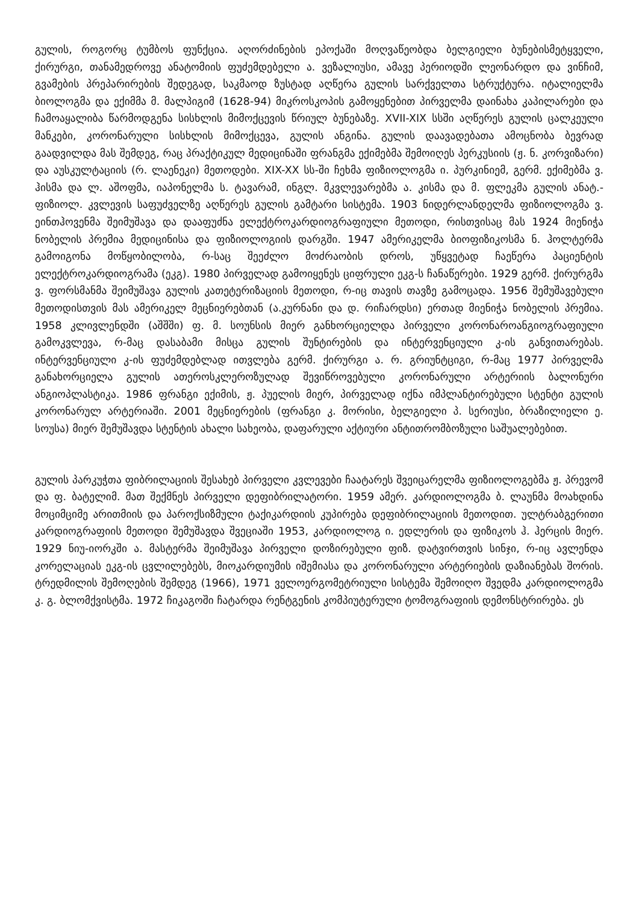გულის, როგორც ტუმბოს ფუნქცია. აღორძინების ეპოქაში მოღვაწეობდა ბელგიელი ბუნებისმეტყველი, ქირურგი, თანამედროვე ანატომიის ფუძემდებელი ა. ვეზალიუსი, ამავე პერიოდში ლეონარდო და ვინჩიმ, გვამების პრეპარირების შედეგად, საკმაოდ ზუსტად აღწერა გულის სარქველთა სტრუქტურა. იტალიელმა ბიოლოგმა და ექიმმა მ. მალპიგიმ (1628-94) მიკროსკოპის გამოყენებით პირველმა დაინახა კაპილარები და ჩამოაყალიბა წარმოდგენა სისხლის მიმოქცევის წრიულ ბუნებაზე. XVII-XIX სსში აღწერეს გულის ცალკეული მანკები, კორონარული სისხლის მიმოქცევა, გულის ანგინა. გულის დაავადებათა ამოცნობა ბევრად გაადვილდა მას შემდეგ, რაც პრაქტიკულ მედიცინაში ფრანგმა ექიმებმა შემოიღეს პერკუსიის (ჟ. ნ. კორვიზარი) და აუსკულტაციის (რ. ლაენეკი) მეთოდები. XIX-XX სს-ში ჩეხმა ფიზიოლოგმა ი. პურკინიემ, გერმ. ექიმებმა ვ. ჰისმა და ლ. აშოფმა, იაპონელმა ს. ტავარამ, ინგლ. მკვლევარებმა ა. კისმა და მ. ფლეკმა გულის ანატ.-ფიზიოლ. კვლევის საფუძველზე აღწერეს გულის გამტარი სისტემა. 1903 ნიდერლანდელმა ფიზიოლოგმა ვ. ეინთჰოვენმა შეიმუშავა და დააფუძნა ელექტროკარდიოგრაფიული მეთოდი, რისთვისაც მას 1924 მიენიჭა ნობელის პრემია მედიცინისა და ფიზიოლოგიის დარგში. 1947 ამერიკელმა ბიოფიზიკოსმა ნ. ჰოლტერმა გამოიგონა მოწყობილობა, რ-საც შეეძლო მოძრაობის დროს, უწყვეტად ჩაეწერა პაციენტის ელექტროკარდიოგრამა (ეკგ). 1980 პირველად გამოიყენეს ციფრული ეკგ-ს ჩანაწერები. 1929 გერმ. ქირურგმა ვ. ფორსმანმა შეიმუშავა გულის კათეტერიზაციის მეთოდი, რ-იც თავის თავზე გამოცადა. 1956 შემუშავებული მეთოდისთვის მას ამერიკელ მეცნიერებთან (ა.კურნანი და დ. რიჩარდსი) ერთად მიენიჭა ნობელის პრემია. 1958 კლივლენდში (აშშში) ფ. მ. სოუნსის მიერ განხორციელდა პირველი კორონაროანგიოგრაფიული გამოკვლევა, რ-მაც დასაბამი მისცა გულის შუნტირების და ინტერვენციული კ-ის განვითარებას. ინტერვენციული კ-ის ფუძემდებლად ითვლება გერმ. ქირურგი ა. რ. გრიუნტციგი, რ-მაც 1977 პირველმა განახორციელა გულის ათეროსკლეროზულად შევიწროვებული კორონარული არტერიის ბალონური ანგიოპლასტიკა. 1986 ფრანგი ექიმის, ჟ. პუელის მიერ, პირველად იქნა იმპლანტირებული სტენტი გულის კორონარულ არტერიაში. 2001 მეცნიერების (ფრანგი კ. მორისი, ბელგიელი პ. სერიუსი, ბრაზილიელი ე. სოუსა) მიერ შემუშავდა სტენტის ახალი სახეობა, დაფარული აქტიური ანტითრომბოზული საშუალებებით.
გულის პარკუჭთა ფიბრილაციის შესახებ პირველი კვლევები ჩაატარეს შვეიცარელმა ფიზიოლოგებმა ჟ. პრევომ და ფ. ბატელიმ. მათ შექმნეს პირველი დეფიბრილატორი. 1959 ამერ. კარდიოლოგმა ბ. ლაუნმა მოახდინა მოციმციმე არითმიის და პაროქსიზმული ტაქიკარდიის კუპირება დეფიბრილაციის მეთოდით. ულტრაბგერითი კარდიოგრაფიის მეთოდი შემუშავდა შვეციაში 1953, კარდიოლოგ ი. ედლერის და ფიზიკოს ჰ. ჰერცის მიერ. 1929 ნიუ-იორკში ა. მასტერმა შეიმუშავა პირველი დოზირებული ფიზ. დატვირთვის სინჯი, რ-იც ავლენდა კორელაციას ეკგ-ის ცვლილებებს, მიოკარდიუმის იშემიასა და კორონარული არტერიების დაზიანებას შორის. ტრედმილის შემოღების შემდეგ (1966), 1971 ველოერგომეტრიული სისტემა შემოიღო შვედმა კარდიოლოგმა კ. გ. ბლომქვისტმა. 1972 ჩიკაგოში ჩატარდა რენტგენის კომპიუტერული ტომოგრაფიის დემონსტრირება. ეს